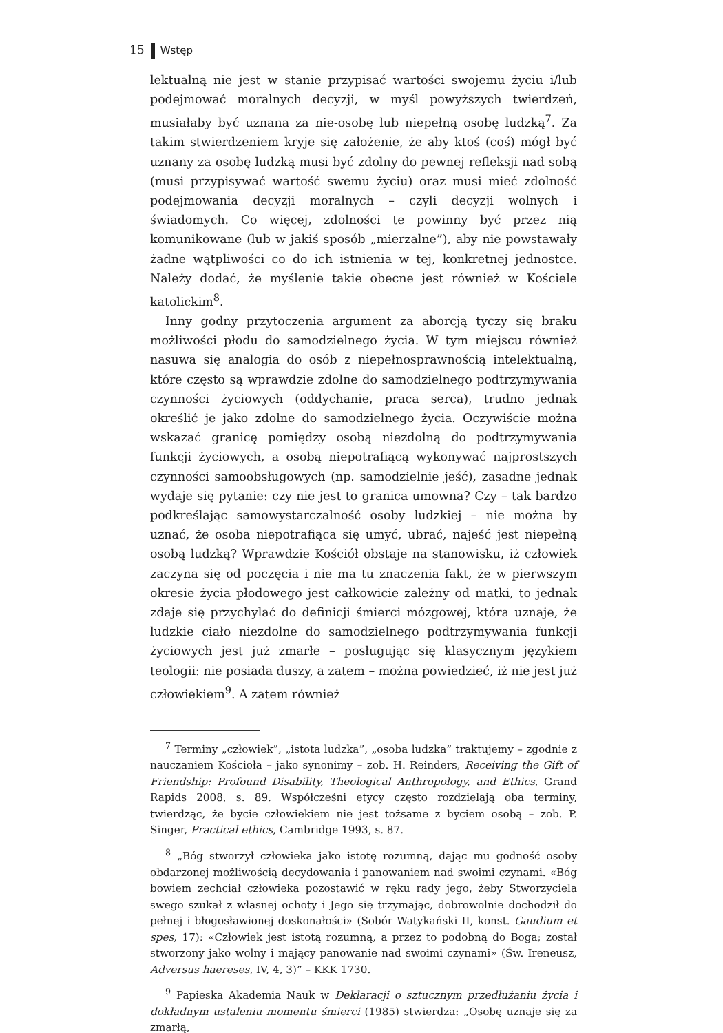15 Wstęp
lektualną nie jest w stanie przypisać wartości swojemu życiu i/lub podejmować moralnych decyzji, w myśl powyższych twierdzeń, musiałaby być uznana za nie-osobę lub niepełną osobę ludzką<sup>7</sup>. Za takim stwierdzeniem kryje się założenie, że aby ktoś (coś) mógł być uznany za osobę ludzką musi być zdolny do pewnej refleksji nad sobą (musi przypisywać wartość swemu życiu) oraz musi mieć zdolność podejmowania decyzji moralnych – czyli decyzji wolnych i świadomych. Co więcej, zdolności te powinny być przez nią komunikowane (lub w jakiś sposób „mierzalne”), aby nie powstawały żadne wątpliwości co do ich istnienia w tej, konkretnej jednostce. Należy dodać, że myślenie takie obecne jest również w Kościele katolickim<sup>8</sup>.
Inny godny przytoczenia argument za aborcją tyczy się braku możliwości płodu do samodzielnego życia. W tym miejscu również nasuwa się analogia do osób z niepełnosprawnością intelektualną, które często są wprawdzie zdolne do samodzielnego podtrzymywania czynności życiowych (oddychanie, praca serca), trudno jednak określić je jako zdolne do samodzielnego życia. Oczywiście można wskazać granicę pomiędzy osobą niezdolną do podtrzymywania funkcji życiowych, a osobą niepotrafiącą wykonywać najprostszych czynności samoobsługowych (np. samodzielnie jeść), zasadne jednak wydaje się pytanie: czy nie jest to granica umowna? Czy – tak bardzo podkreślając samowystarczalność osoby ludzkiej – nie można by uznać, że osoba niepotrafiąca się umyć, ubrać, najeść jest niepełną osobą ludzką? Wprawdzie Kościół obstaje na stanowisku, iż człowiek zaczyna się od poczęcia i nie ma tu znaczenia fakt, że w pierwszym okresie życia płodowego jest całkowicie zależny od matki, to jednak zdaje się przychylać do definicji śmierci mózgowej, która uznaje, że ludzkie ciało niezdolne do samodzielnego podtrzymywania funkcji życiowych jest już zmarłe – posługując się klasycznym językiem teologii: nie posiada duszy, a zatem – można powiedzieć, iż nie jest już człowiekiem<sup>9</sup>. A zatem również
<sup>7</sup> Terminy „człowiek”, „istota ludzka”, „osoba ludzka” traktujemy – zgodnie z nauczaniem Kościoła – jako synonimy – zob. H. Reinders, Receiving the Gift of Friendship: Profound Disability, Theological Anthropology, and Ethics, Grand Rapids 2008, s. 89. Współcześni etycy często rozdzielają oba terminy, twierdząc, że bycie człowiekiem nie jest tożsame z byciem osobą – zob. P. Singer, Practical ethics, Cambridge 1993, s. 87.
<sup>8</sup> „Bóg stworzył człowieka jako istotę rozumną, dając mu godność osoby obdarzonej możliwością decydowania i panowaniem nad swoimi czynami. «Bóg bowiem zechciał człowieka pozostawić w ręku rady jego, żeby Stworzyciela swego szukał z własnej ochoty i Jego się trzymając, dobrowolnie dochodził do pełnej i błogosławionej doskonałości» (Sobór Watykański II, konst. Gaudium et spes, 17): «Człowiek jest istotą rozumną, a przez to podobną do Boga; został stworzony jako wolny i mający panowanie nad swoimi czynami» (Św. Ireneusz, Adversus haereses, IV, 4, 3)” – KKK 1730.
<sup>9</sup> Papieska Akademia Nauk w Deklaracji o sztucznym przedłużaniu życia i dokładnym ustaleniu momentu śmierci (1985) stwierdza: „Osobę uznaje się za zmarłą,